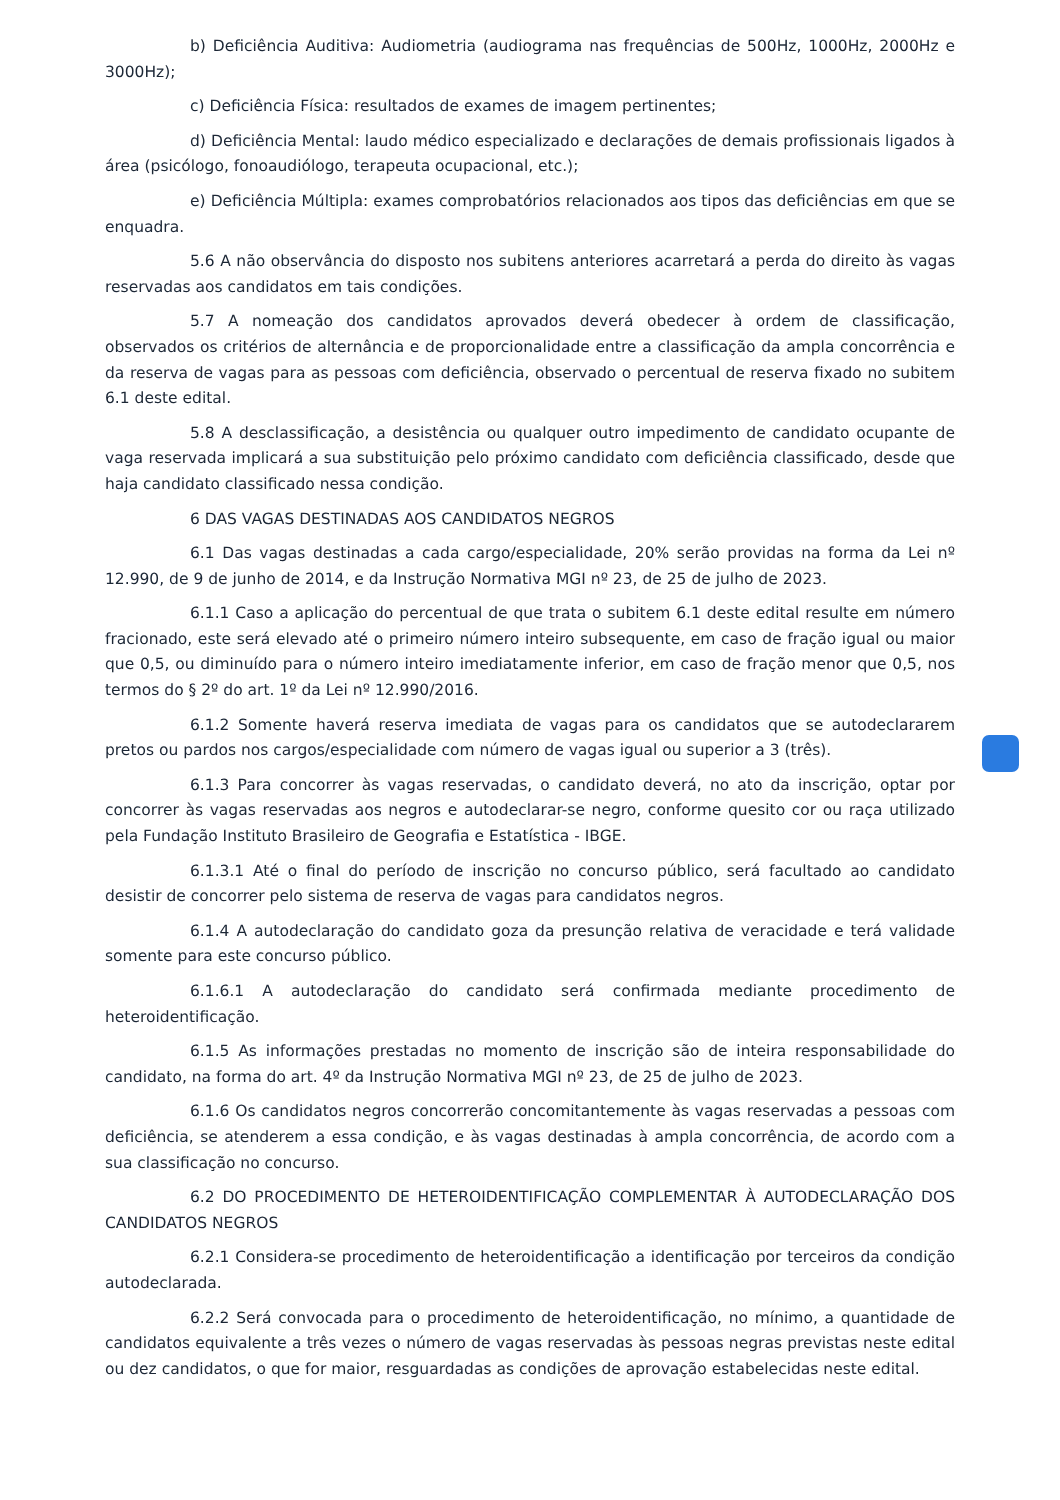b) Deficiência Auditiva: Audiometria (audiograma nas frequências de 500Hz, 1000Hz, 2000Hz e 3000Hz);
c) Deficiência Física: resultados de exames de imagem pertinentes;
d) Deficiência Mental: laudo médico especializado e declarações de demais profissionais ligados à área (psicólogo, fonoaudiólogo, terapeuta ocupacional, etc.);
e) Deficiência Múltipla: exames comprobatórios relacionados aos tipos das deficiências em que se enquadra.
5.6 A não observância do disposto nos subitens anteriores acarretará a perda do direito às vagas reservadas aos candidatos em tais condições.
5.7 A nomeação dos candidatos aprovados deverá obedecer à ordem de classificação, observados os critérios de alternância e de proporcionalidade entre a classificação da ampla concorrência e da reserva de vagas para as pessoas com deficiência, observado o percentual de reserva fixado no subitem 6.1 deste edital.
5.8 A desclassificação, a desistência ou qualquer outro impedimento de candidato ocupante de vaga reservada implicará a sua substituição pelo próximo candidato com deficiência classificado, desde que haja candidato classificado nessa condição.
6 DAS VAGAS DESTINADAS AOS CANDIDATOS NEGROS
6.1 Das vagas destinadas a cada cargo/especialidade, 20% serão providas na forma da Lei nº 12.990, de 9 de junho de 2014, e da Instrução Normativa MGI nº 23, de 25 de julho de 2023.
6.1.1 Caso a aplicação do percentual de que trata o subitem 6.1 deste edital resulte em número fracionado, este será elevado até o primeiro número inteiro subsequente, em caso de fração igual ou maior que 0,5, ou diminuído para o número inteiro imediatamente inferior, em caso de fração menor que 0,5, nos termos do § 2º do art. 1º da Lei nº 12.990/2016.
6.1.2 Somente haverá reserva imediata de vagas para os candidatos que se autodeclararem pretos ou pardos nos cargos/especialidade com número de vagas igual ou superior a 3 (três).
6.1.3 Para concorrer às vagas reservadas, o candidato deverá, no ato da inscrição, optar por concorrer às vagas reservadas aos negros e autodeclarar-se negro, conforme quesito cor ou raça utilizado pela Fundação Instituto Brasileiro de Geografia e Estatística - IBGE.
6.1.3.1 Até o final do período de inscrição no concurso público, será facultado ao candidato desistir de concorrer pelo sistema de reserva de vagas para candidatos negros.
6.1.4 A autodeclaração do candidato goza da presunção relativa de veracidade e terá validade somente para este concurso público.
6.1.6.1 A autodeclaração do candidato será confirmada mediante procedimento de heteroidentificação.
6.1.5 As informações prestadas no momento de inscrição são de inteira responsabilidade do candidato, na forma do art. 4º da Instrução Normativa MGI nº 23, de 25 de julho de 2023.
6.1.6 Os candidatos negros concorrerão concomitantemente às vagas reservadas a pessoas com deficiência, se atenderem a essa condição, e às vagas destinadas à ampla concorrência, de acordo com a sua classificação no concurso.
6.2 DO PROCEDIMENTO DE HETEROIDENTIFICAÇÃO COMPLEMENTAR À AUTODECLARAÇÃO DOS CANDIDATOS NEGROS
6.2.1 Considera-se procedimento de heteroidentificação a identificação por terceiros da condição autodeclarada.
6.2.2 Será convocada para o procedimento de heteroidentificação, no mínimo, a quantidade de candidatos equivalente a três vezes o número de vagas reservadas às pessoas negras previstas neste edital ou dez candidatos, o que for maior, resguardadas as condições de aprovação estabelecidas neste edital.